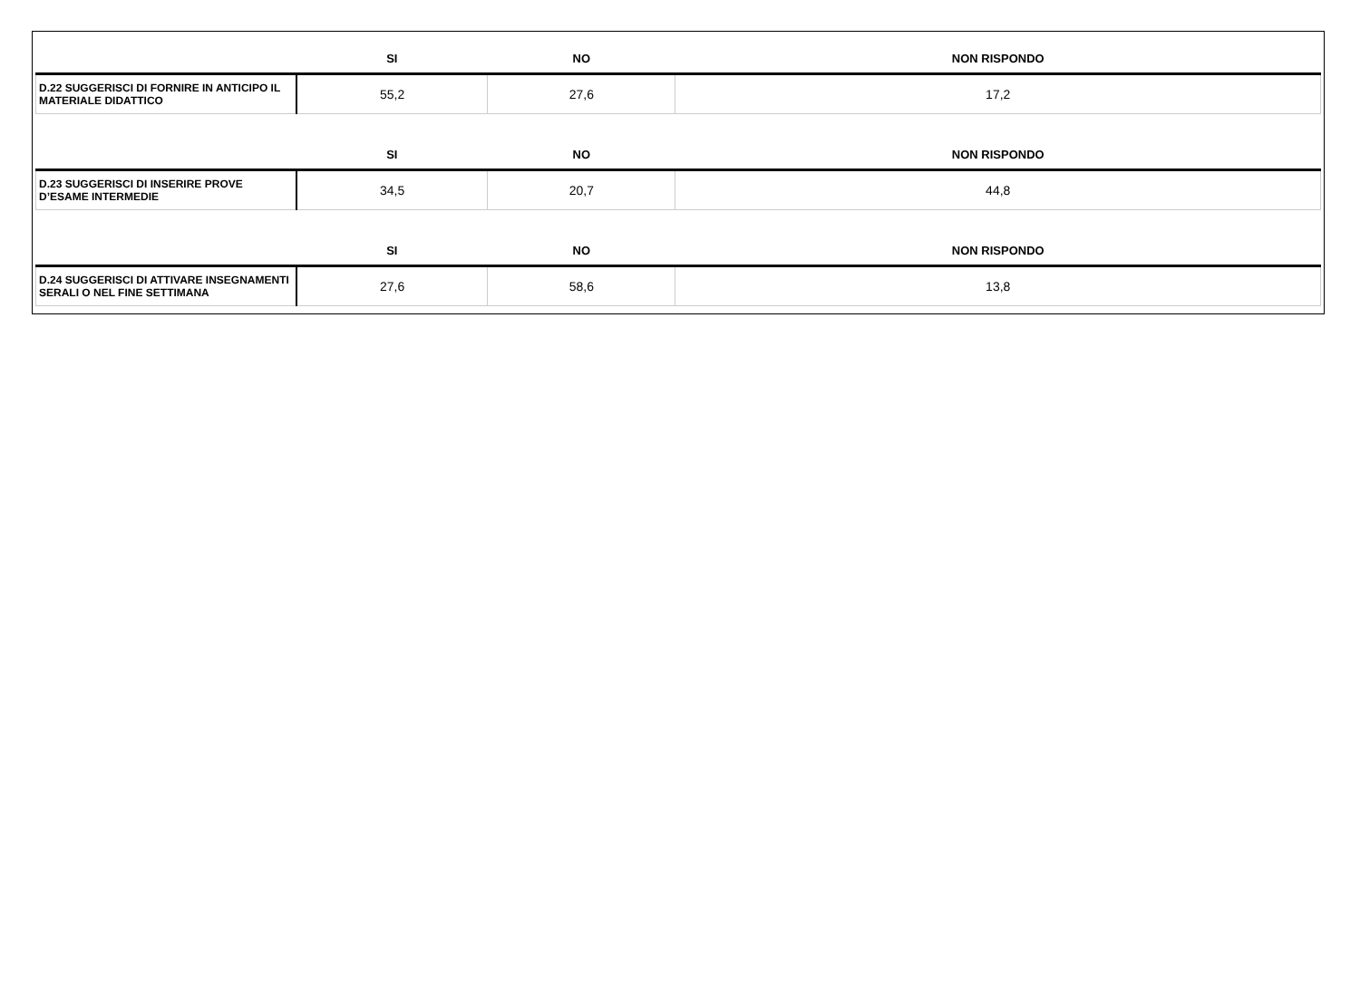| | SI | NO | NON RISPONDO |
| --- | --- | --- | --- |
| D.22 SUGGERISCI DI FORNIRE IN ANTICIPO IL MATERIALE DIDATTICO | 55,2 | 27,6 | 17,2 |
| | SI | NO | NON RISPONDO |
| D.23 SUGGERISCI DI INSERIRE PROVE D’ESAME INTERMEDIE | 34,5 | 20,7 | 44,8 |
| | SI | NO | NON RISPONDO |
| D.24 SUGGERISCI DI ATTIVARE INSEGNAMENTI SERALI O NEL FINE SETTIMANA | 27,6 | 58,6 | 13,8 |